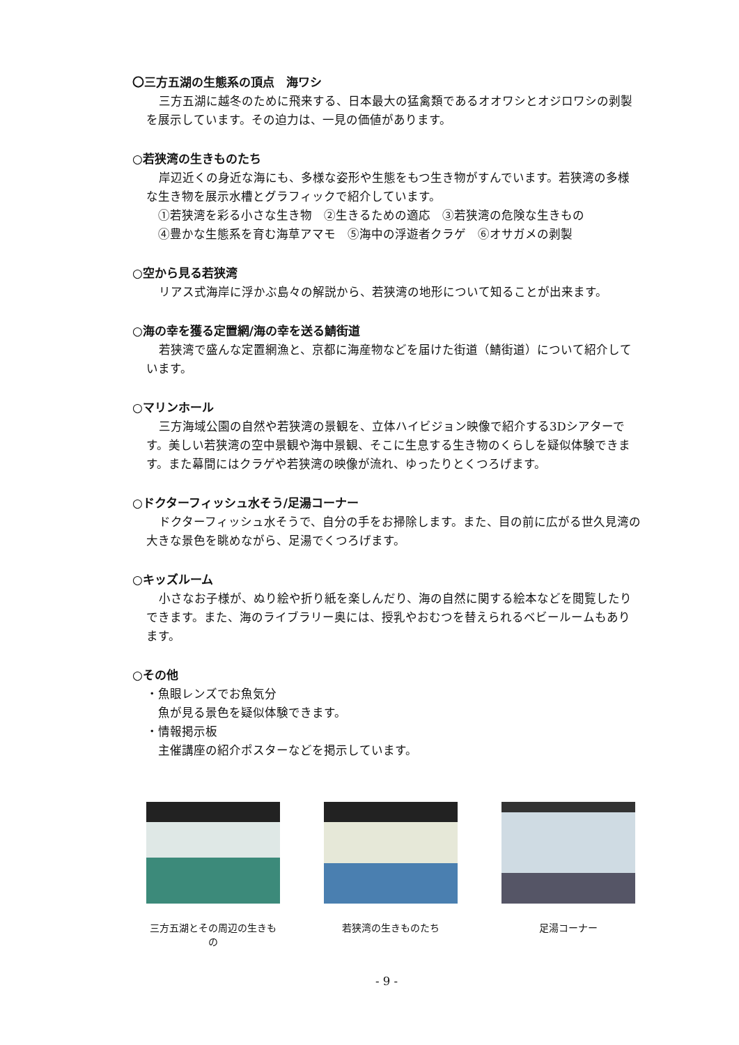〇三方五湖の生態系の頂点　海ワシ
三方五湖に越冬のために飛来する、日本最大の猛禽類であるオオワシとオジロワシの剥製を展示しています。その迫力は、一見の価値があります。
○若狭湾の生きものたち
岸辺近くの身近な海にも、多様な姿形や生態をもつ生き物がすんでいます。若狭湾の多様な生き物を展示水槽とグラフィックで紹介しています。
　①若狭湾を彩る小さな生き物　②生きるための適応　③若狭湾の危険な生きもの
　④豊かな生態系を育む海草アマモ　⑤海中の浮遊者クラゲ　⑥オサガメの剥製
○空から見る若狭湾
リアス式海岸に浮かぶ島々の解説から、若狭湾の地形について知ることが出来ます。
○海の幸を獲る定置網/海の幸を送る鯖街道
若狭湾で盛んな定置網漁と、京都に海産物などを届けた街道（鯖街道）について紹介しています。
○マリンホール
三方海域公園の自然や若狭湾の景観を、立体ハイビジョン映像で紹介する3Dシアターです。美しい若狭湾の空中景観や海中景観、そこに生息する生き物のくらしを疑似体験できます。また幕間にはクラゲや若狭湾の映像が流れ、ゆったりとくつろげます。
○ドクターフィッシュ水そう/足湯コーナー
ドクターフィッシュ水そうで、自分の手をお掃除します。また、目の前に広がる世久見湾の大きな景色を眺めながら、足湯でくつろげます。
○キッズルーム
小さなお子様が、ぬり絵や折り紙を楽しんだり、海の自然に関する絵本などを閲覧したりできます。また、海のライブラリー奥には、授乳やおむつを替えられるベビールームもあります。
○その他
・魚眼レンズでお魚気分
　魚が見る景色を疑似体験できます。
・情報掲示板
　主催講座の紹介ポスターなどを掲示しています。
三方五湖とその周辺の生きもの
若狭湾の生きものたち 足湯コーナー
- 9 -